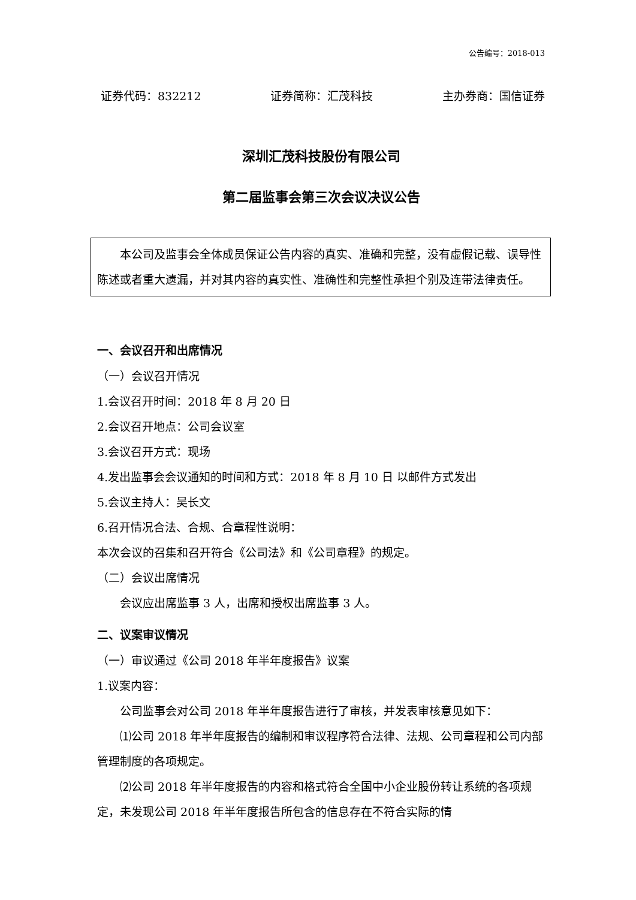公告编号：2018-013
证券代码：832212 证券简称：汇茂科技 主办券商：国信证券
深圳汇茂科技股份有限公司
第二届监事会第三次会议决议公告
本公司及监事会全体成员保证公告内容的真实、准确和完整，没有虚假记载、误导性陈述或者重大遗漏，并对其内容的真实性、准确性和完整性承担个别及连带法律责任。
一、会议召开和出席情况
（一）会议召开情况
1.会议召开时间：2018 年 8 月 20 日
2.会议召开地点：公司会议室
3.会议召开方式：现场
4.发出监事会会议通知的时间和方式：2018 年 8 月 10 日 以邮件方式发出
5.会议主持人：吴长文
6.召开情况合法、合规、合章程性说明：
本次会议的召集和召开符合《公司法》和《公司章程》的规定。
（二）会议出席情况
会议应出席监事 3 人，出席和授权出席监事 3 人。
二、议案审议情况
（一）审议通过《公司 2018 年半年度报告》议案
1.议案内容：
公司监事会对公司 2018 年半年度报告进行了审核，并发表审核意见如下：
⑴公司 2018 年半年度报告的编制和审议程序符合法律、法规、公司章程和公司内部管理制度的各项规定。
⑵公司 2018 年半年度报告的内容和格式符合全国中小企业股份转让系统的各项规定，未发现公司 2018 年半年度报告所包含的信息存在不符合实际的情